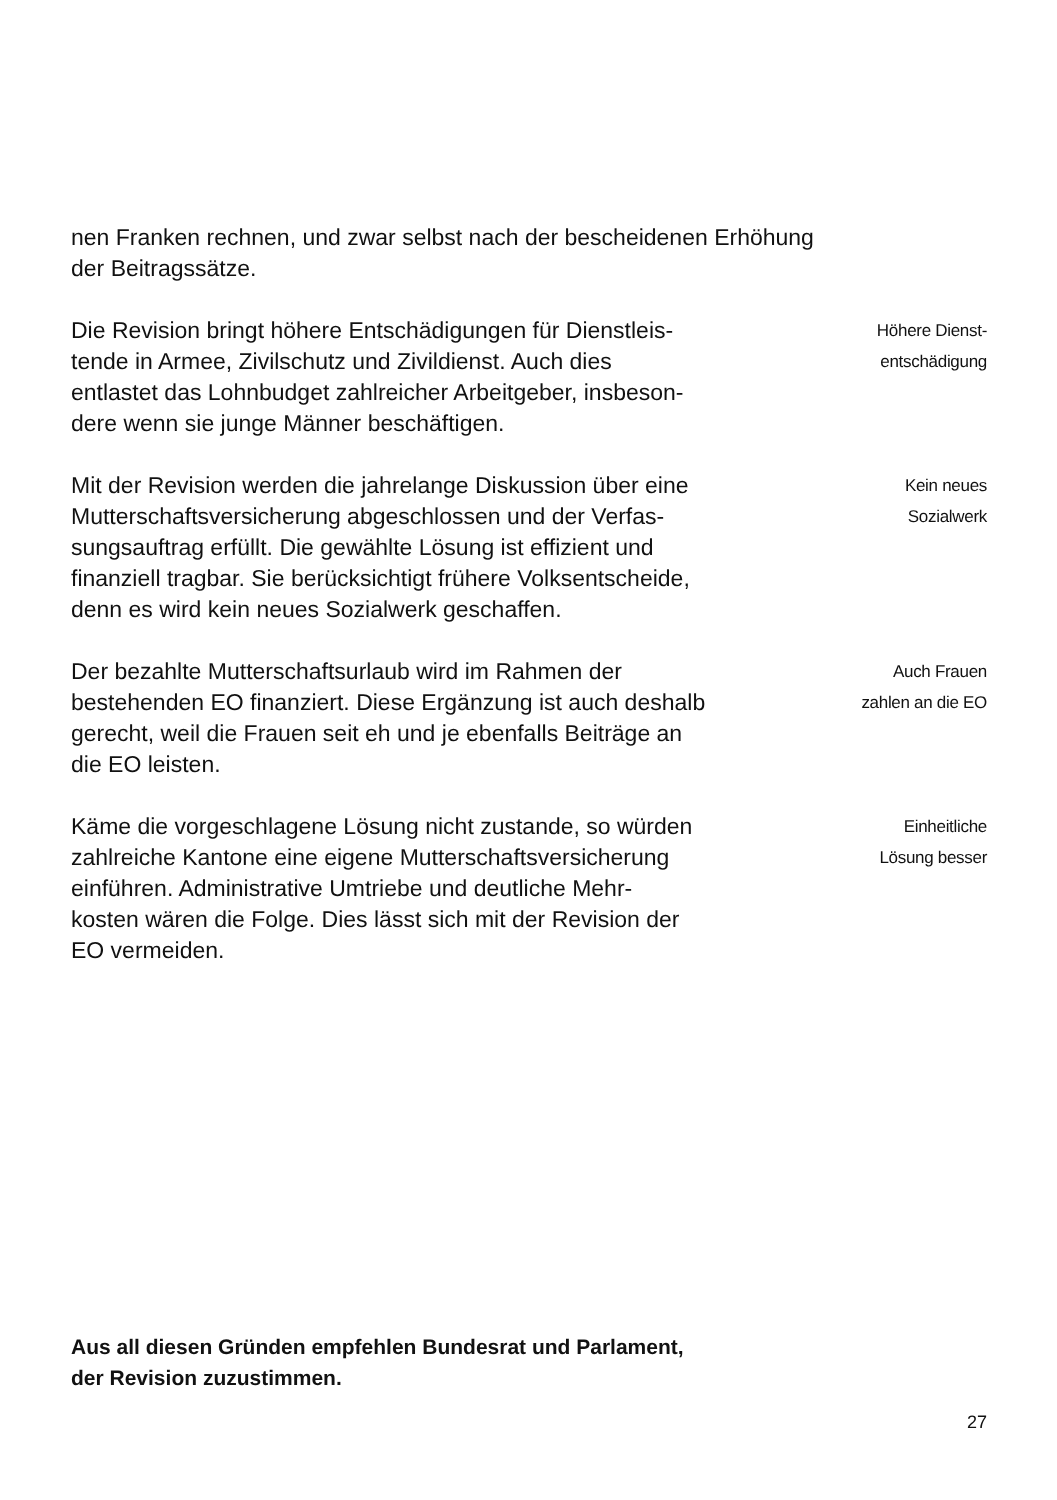nen Franken rechnen, und zwar selbst nach der bescheidenen Erhöhung der Beitragssätze.
Die Revision bringt höhere Entschädigungen für Dienstleis-
tende in Armee, Zivilschutz und Zivildienst. Auch dies
entlastet das Lohnbudget zahlreicher Arbeitgeber, insbeson-
dere wenn sie junge Männer beschäftigen.
Höhere Dienst-
entschädigung
Mit der Revision werden die jahrelange Diskussion über eine
Mutterschaftsversicherung abgeschlossen und der Verfas-
sungsauftrag erfüllt. Die gewählte Lösung ist effizient und
finanziell tragbar. Sie berücksichtigt frühere Volksentscheide,
denn es wird kein neues Sozialwerk geschaffen.
Kein neues
Sozialwerk
Der bezahlte Mutterschaftsurlaub wird im Rahmen der
bestehenden EO finanziert. Diese Ergänzung ist auch deshalb
gerecht, weil die Frauen seit eh und je ebenfalls Beiträge an
die EO leisten.
Auch Frauen
zahlen an die EO
Käme die vorgeschlagene Lösung nicht zustande, so würden
zahlreiche Kantone eine eigene Mutterschaftsversicherung
einführen. Administrative Umtriebe und deutliche Mehr-
kosten wären die Folge. Dies lässt sich mit der Revision der
EO vermeiden.
Einheitliche
Lösung besser
Aus all diesen Gründen empfehlen Bundesrat und Parlament,
der Revision zuzustimmen.
27